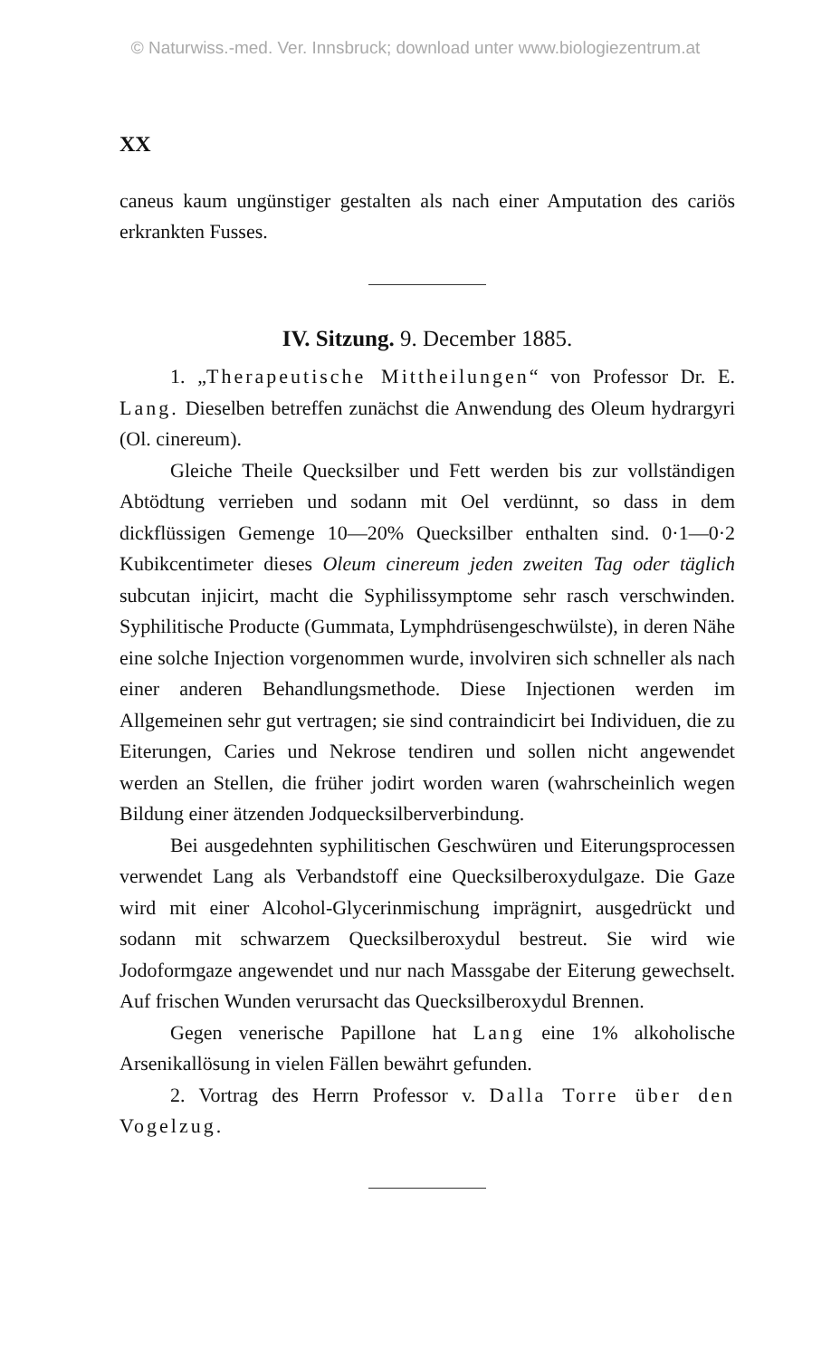© Naturwiss.-med. Ver. Innsbruck; download unter www.biologiezentrum.at
XX
caneus kaum ungünstiger gestalten als nach einer Amputation des cariös erkrankten Fusses.
IV. Sitzung. 9. December 1885.
1. „Therapeutische Mittheilungen“ von Professor Dr. E. Lang. Dieselben betreffen zunächst die Anwendung des Oleum hydrargyri (Ol. cinereum).
Gleiche Theile Quecksilber und Fett werden bis zur vollständigen Abtödtung verrieben und sodann mit Oel verdünnt, so dass in dem dickflüssigen Gemenge 10—20% Quecksilber enthalten sind. 0·1—0·2 Kubikcentimeter dieses Oleum cinereum jeden zweiten Tag oder täglich subcutan injicirt, macht die Syphilissymptome sehr rasch verschwinden. Syphilitische Producte (Gummata, Lymphdrüsengeschwülste), in deren Nähe eine solche Injection vorgenommen wurde, involviren sich schneller als nach einer anderen Behandlungsmethode. Diese Injectionen werden im Allgemeinen sehr gut vertragen; sie sind contraindicirt bei Individuen, die zu Eiterungen, Caries und Nekrose tendiren und sollen nicht angewendet werden an Stellen, die früher jodirt worden waren (wahrscheinlich wegen Bildung einer ätzenden Jodquecksilberverbindung.
Bei ausgedehnten syphilitischen Geschwüren und Eiterungsprocessen verwendet Lang als Verbandstoff eine Quecksilberoxydulgaze. Die Gaze wird mit einer Alcohol-Glycerinmischung imprägnirt, ausgedrückt und sodann mit schwarzem Quecksilberoxydul bestreut. Sie wird wie Jodoformgaze angewendet und nur nach Massgabe der Eiterung gewechselt. Auf frischen Wunden verursacht das Quecksilberoxydul Brennen.
Gegen venerische Papillone hat Lang eine 1% alkoholische Arsenikallösung in vielen Fällen bewährt gefunden.
2. Vortrag des Herrn Professor v. Dalla Torre über den Vogelzug.